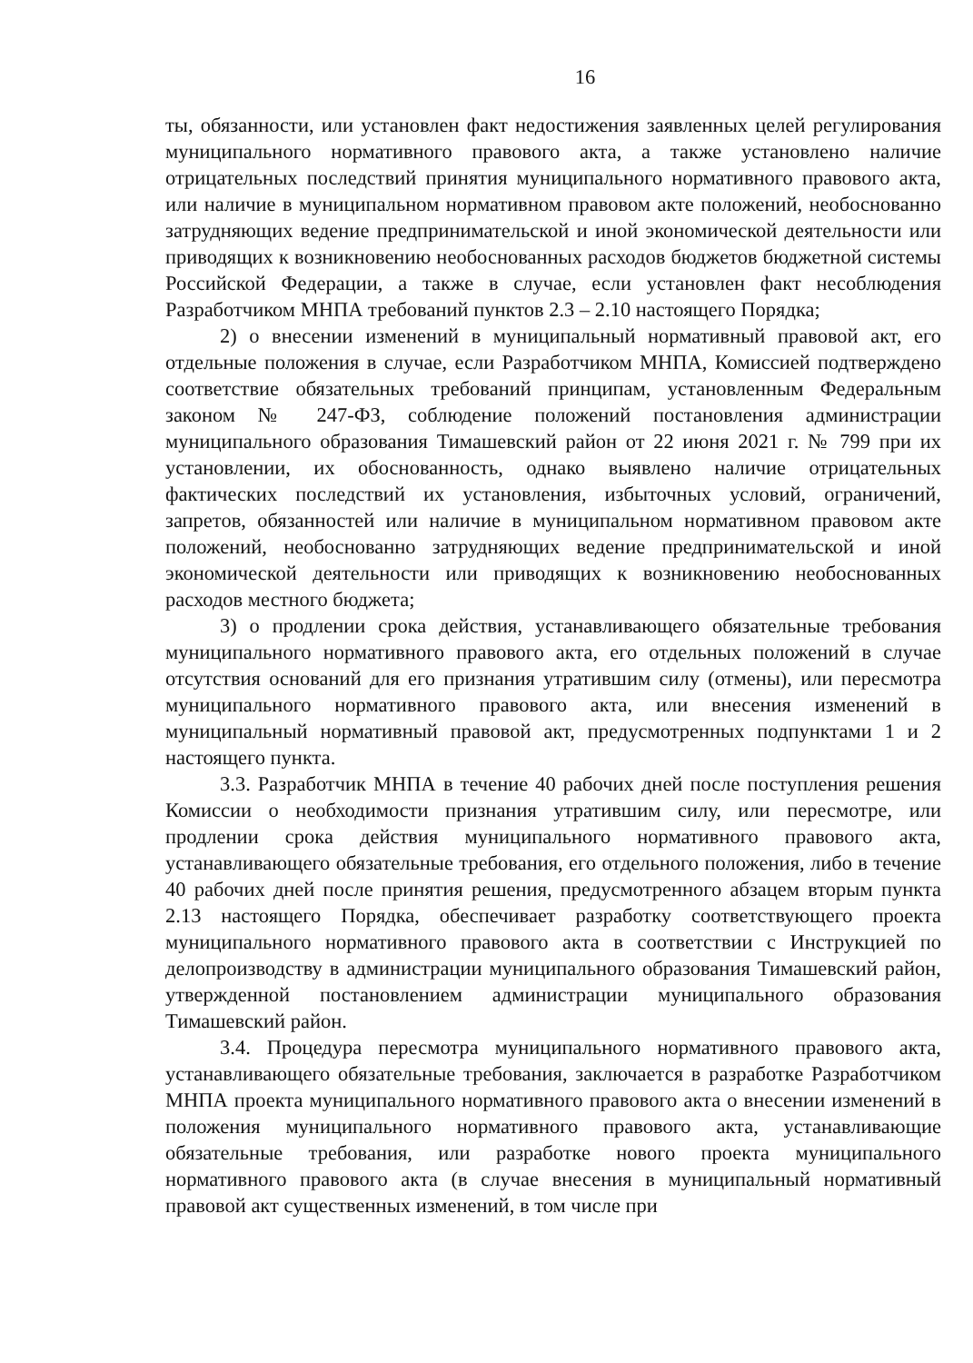16
ты, обязанности, или установлен факт недостижения заявленных целей регулирования муниципального нормативного правового акта, а также установлено наличие отрицательных последствий принятия муниципального нормативного правового акта, или наличие в муниципальном нормативном правовом акте положений, необоснованно затрудняющих ведение предпринимательской и иной экономической деятельности или приводящих к возникновению необоснованных расходов бюджетов бюджетной системы Российской Федерации, а также в случае, если установлен факт несоблюдения Разработчиком МНПА требований пунктов 2.3 – 2.10 настоящего Порядка;
2) о внесении изменений в муниципальный нормативный правовой акт, его отдельные положения в случае, если Разработчиком МНПА, Комиссией подтверждено соответствие обязательных требований принципам, установленным Федеральным законом № 247-ФЗ, соблюдение положений постановления администрации муниципального образования Тимашевский район от 22 июня 2021 г. № 799 при их установлении, их обоснованность, однако выявлено наличие отрицательных фактических последствий их установления, избыточных условий, ограничений, запретов, обязанностей или наличие в муниципальном нормативном правовом акте положений, необоснованно затрудняющих ведение предпринимательской и иной экономической деятельности или приводящих к возникновению необоснованных расходов местного бюджета;
3) о продлении срока действия, устанавливающего обязательные требования муниципального нормативного правового акта, его отдельных положений в случае отсутствия оснований для его признания утратившим силу (отмены), или пересмотра муниципального нормативного правового акта, или внесения изменений в муниципальный нормативный правовой акт, предусмотренных подпунктами 1 и 2 настоящего пункта.
3.3. Разработчик МНПА в течение 40 рабочих дней после поступления решения Комиссии о необходимости признания утратившим силу, или пересмотре, или продлении срока действия муниципального нормативного правового акта, устанавливающего обязательные требования, его отдельного положения, либо в течение 40 рабочих дней после принятия решения, предусмотренного абзацем вторым пункта 2.13 настоящего Порядка, обеспечивает разработку соответствующего проекта муниципального нормативного правового акта в соответствии с Инструкцией по делопроизводству в администрации муниципального образования Тимашевский район, утвержденной постановлением администрации муниципального образования Тимашевский район.
3.4. Процедура пересмотра муниципального нормативного правового акта, устанавливающего обязательные требования, заключается в разработке Разработчиком МНПА проекта муниципального нормативного правового акта о внесении изменений в положения муниципального нормативного правового акта, устанавливающие обязательные требования, или разработке нового проекта муниципального нормативного правового акта (в случае внесения в муниципальный нормативный правовой акт существенных изменений, в том числе при